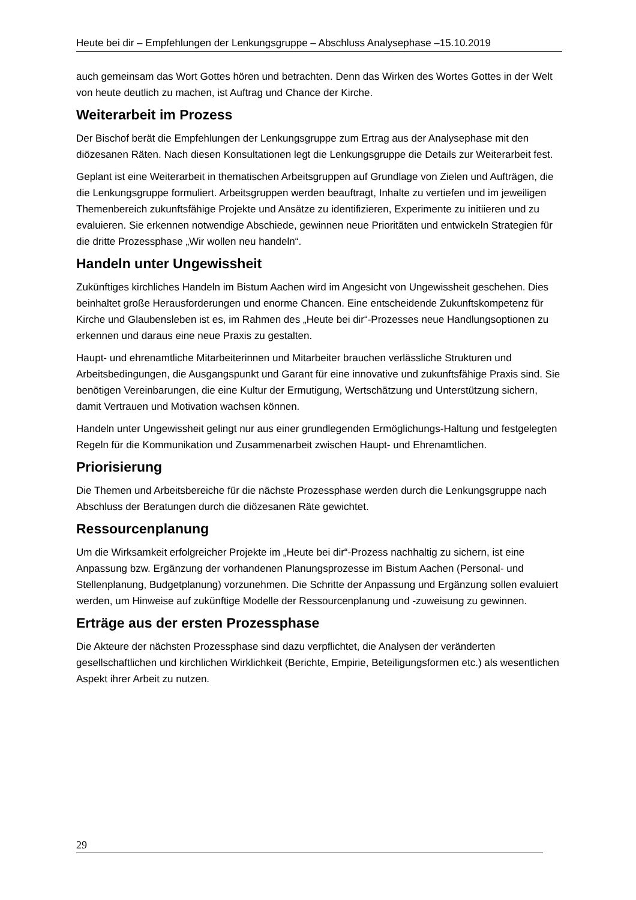Heute bei dir – Empfehlungen der Lenkungsgruppe – Abschluss Analysephase –15.10.2019
auch gemeinsam das Wort Gottes hören und betrachten. Denn das Wirken des Wortes Gottes in der Welt von heute deutlich zu machen, ist Auftrag und Chance der Kirche.
Weiterarbeit im Prozess
Der Bischof berät die Empfehlungen der Lenkungsgruppe zum Ertrag aus der Analysephase mit den diözesanen Räten. Nach diesen Konsultationen legt die Lenkungsgruppe die Details zur Weiterarbeit fest.
Geplant ist eine Weiterarbeit in thematischen Arbeitsgruppen auf Grundlage von Zielen und Aufträgen, die die Lenkungsgruppe formuliert. Arbeitsgruppen werden beauftragt, Inhalte zu vertiefen und im jeweiligen Themenbereich zukunftsfähige Projekte und Ansätze zu identifizieren, Experimente zu initiieren und zu evaluieren. Sie erkennen notwendige Abschiede, gewinnen neue Prioritäten und entwickeln Strategien für die dritte Prozessphase „Wir wollen neu handeln“.
Handeln unter Ungewissheit
Zukünftiges kirchliches Handeln im Bistum Aachen wird im Angesicht von Ungewissheit geschehen. Dies beinhaltet große Herausforderungen und enorme Chancen. Eine entscheidende Zukunftskompetenz für Kirche und Glaubensleben ist es, im Rahmen des „Heute bei dir“-Prozesses neue Handlungsoptionen zu erkennen und daraus eine neue Praxis zu gestalten.
Haupt- und ehrenamtliche Mitarbeiterinnen und Mitarbeiter brauchen verlässliche Strukturen und Arbeitsbedingungen, die Ausgangspunkt und Garant für eine innovative und zukunftsfähige Praxis sind. Sie benötigen Vereinbarungen, die eine Kultur der Ermutigung, Wertschätzung und Unterstützung sichern, damit Vertrauen und Motivation wachsen können.
Handeln unter Ungewissheit gelingt nur aus einer grundlegenden Ermöglichungs-Haltung und festgelegten Regeln für die Kommunikation und Zusammenarbeit zwischen Haupt- und Ehrenamtlichen.
Priorisierung
Die Themen und Arbeitsbereiche für die nächste Prozessphase werden durch die Lenkungsgruppe nach Abschluss der Beratungen durch die diözesanen Räte gewichtet.
Ressourcenplanung
Um die Wirksamkeit erfolgreicher Projekte im „Heute bei dir“-Prozess nachhaltig zu sichern, ist eine Anpassung bzw. Ergänzung der vorhandenen Planungsprozesse im Bistum Aachen (Personal- und Stellenplanung, Budgetplanung) vorzunehmen. Die Schritte der Anpassung und Ergänzung sollen evaluiert werden, um Hinweise auf zukünftige Modelle der Ressourcenplanung und -zuweisung zu gewinnen.
Erträge aus der ersten Prozessphase
Die Akteure der nächsten Prozessphase sind dazu verpflichtet, die Analysen der veränderten gesellschaftlichen und kirchlichen Wirklichkeit (Berichte, Empirie, Beteiligungsformen etc.) als wesentlichen Aspekt ihrer Arbeit zu nutzen.
29